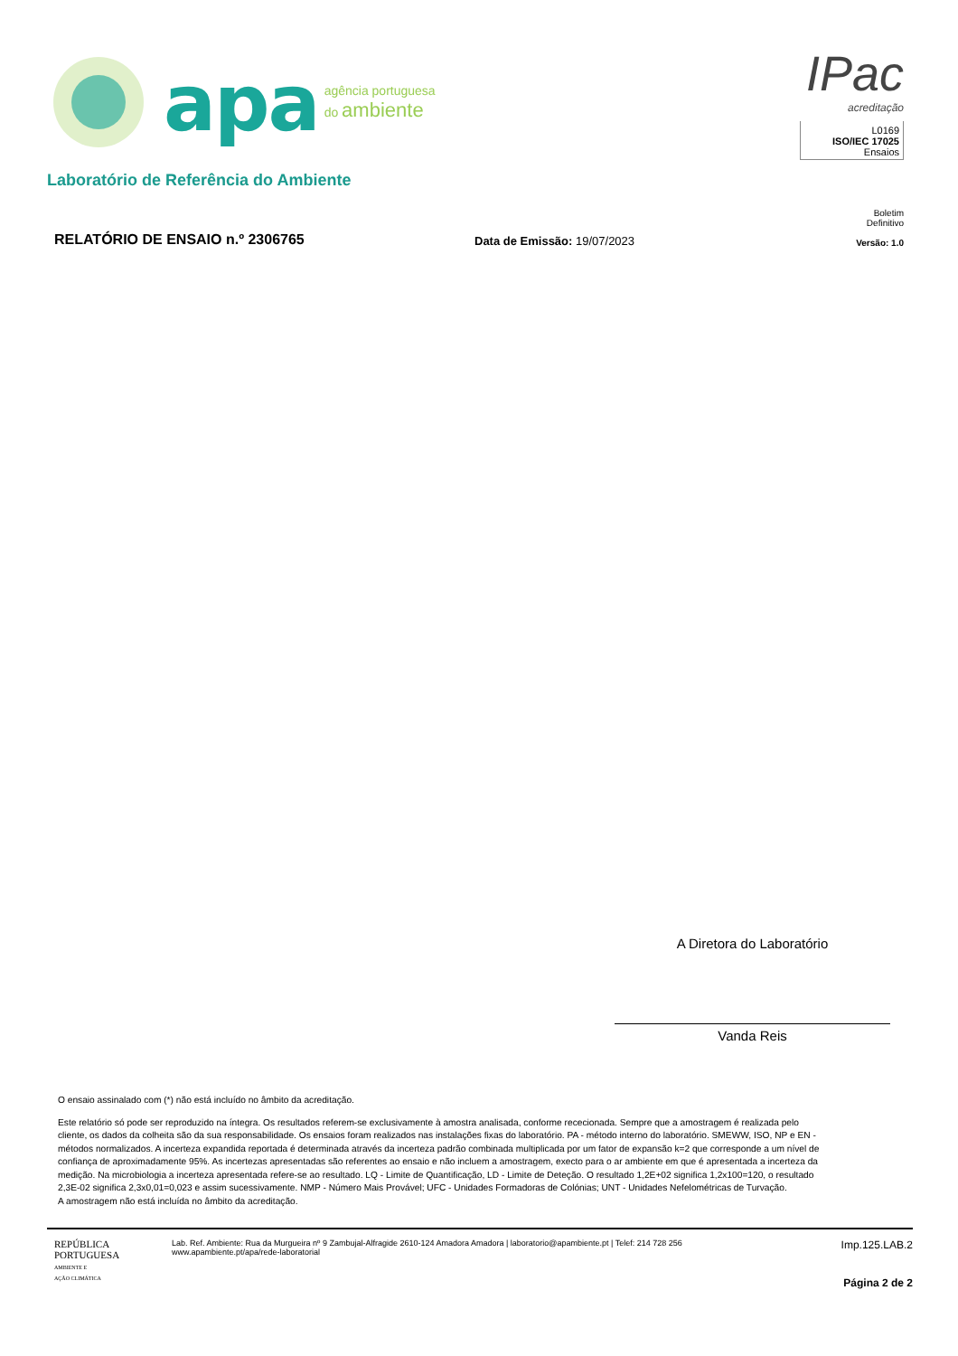apa
agência portuguesa
do ambiente
IPac
acreditação
L0169
ISO/IEC 17025
Ensaios
Laboratório de Referência do Ambiente
RELATÓRIO DE ENSAIO n.º 2306765
Data de Emissão: 19/07/2023
Boletim Definitivo
Versão: 1.0
A Diretora do Laboratório
Vanda Reis
O ensaio assinalado com (*) não está incluído no âmbito da acreditação.
Este relatório só pode ser reproduzido na íntegra. Os resultados referem-se exclusivamente à amostra analisada, conforme rececionada. Sempre que a amostragem é realizada pelo cliente, os dados da colheita são da sua responsabilidade. Os ensaios foram realizados nas instalações fixas do laboratório. PA - método interno do laboratório. SMEWW, ISO, NP e EN - métodos normalizados. A incerteza expandida reportada é determinada através da incerteza padrão combinada multiplicada por um fator de expansão k=2 que corresponde a um nível de confiança de aproximadamente 95%. As incertezas apresentadas são referentes ao ensaio e não incluem a amostragem, execto para o ar ambiente em que é apresentada a incerteza da medição. Na microbiologia a incerteza apresentada refere-se ao resultado. LQ - Limite de Quantificação, LD - Limite de Deteção. O resultado 1,2E+02 significa 1,2x100=120, o resultado 2,3E-02 significa 2,3x0,01=0,023 e assim sucessivamente. NMP - Número Mais Provável; UFC - Unidades Formadoras de Colónias; UNT - Unidades Nefelométricas de Turvação.
A amostragem não está incluída no âmbito da acreditação.
REPÚBLICA
PORTUGUESA
AMBIENTE E
AÇÃO CLIMÁTICA
Lab. Ref. Ambiente: Rua da Murgueira nº 9 Zambujal-Alfragide 2610-124 Amadora Amadora | laboratorio@apambiente.pt | Telef: 214 728 256
www.apambiente.pt/apa/rede-laboratorial
Imp.125.LAB.2
Página 2 de 2